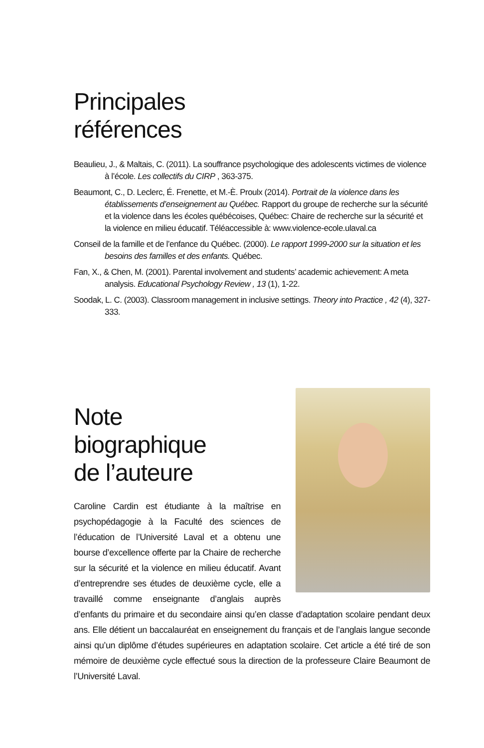Principales
références
Beaulieu, J., & Maltais, C. (2011). La souffrance psychologique des adolescents victimes de violence à l’école. Les collectifs du CIRP , 363-375.
Beaumont, C., D. Leclerc, É. Frenette, et M.-È. Proulx (2014). Portrait de la violence dans les établissements d’enseignement au Québec. Rapport du groupe de recherche sur la sécurité et la violence dans les écoles québécoises, Québec: Chaire de recherche sur la sécurité et la violence en milieu éducatif. Téléaccessible à: www.violence-ecole.ulaval.ca
Conseil de la famille et de l’enfance du Québec. (2000). Le rapport 1999-2000 sur la situation et les besoins des familles et des enfants. Québec.
Fan, X., & Chen, M. (2001). Parental involvement and students’ academic achievement: A meta analysis. Educational Psychology Review , 13 (1), 1-22.
Soodak, L. C. (2003). Classroom management in inclusive settings. Theory into Practice , 42 (4), 327-333.
Note
biographique
de l’auteure
Caroline Cardin est étudiante à la maîtrise en psychopédagogie à la Faculté des sciences de l’éducation de l’Université Laval et a obtenu une bourse d’excellence offerte par la Chaire de recherche sur la sécurité et la violence en milieu éducatif. Avant d’entreprendre ses études de deuxième cycle, elle a travaillé comme enseignante d’anglais auprès d’enfants du primaire et du secondaire ainsi qu’en classe d’adaptation scolaire pendant deux ans. Elle détient un baccalauréat en enseignement du français et de l’anglais langue seconde ainsi qu’un diplôme d’études supérieures en adaptation scolaire. Cet article a été tiré de son mémoire de deuxième cycle effectué sous la direction de la professeure Claire Beaumont de l’Université Laval.